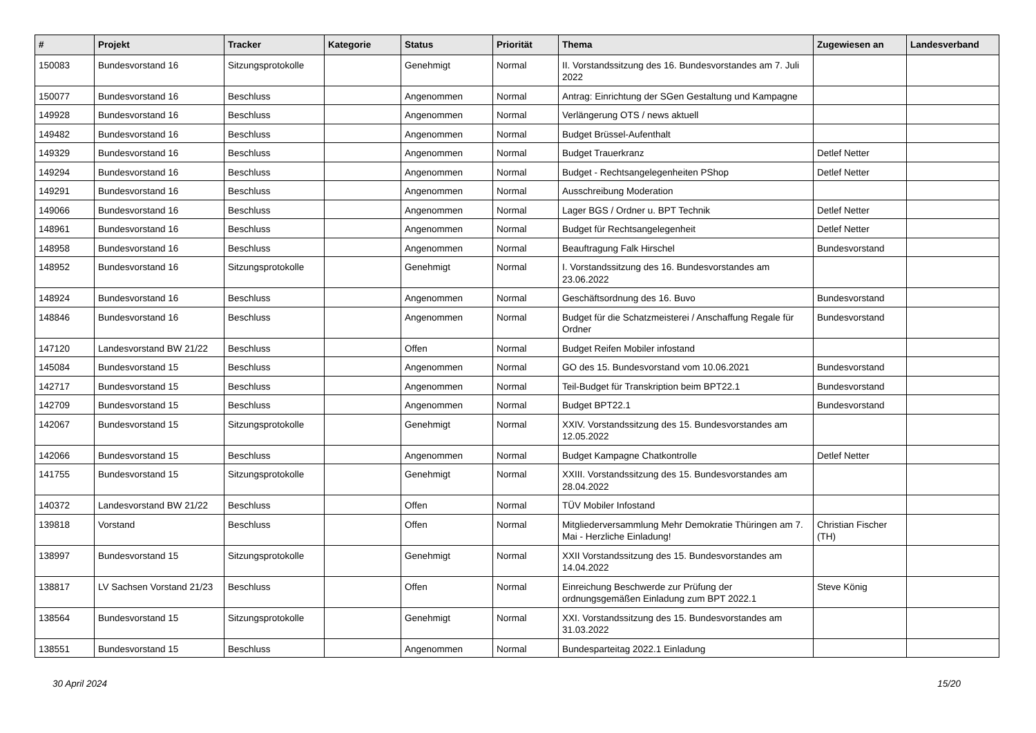| # | Projekt | Tracker | Kategorie | Status | Priorität | Thema | Zugewiesen an | Landesverband |
| --- | --- | --- | --- | --- | --- | --- | --- | --- |
| 150083 | Bundesvorstand 16 | Sitzungsprotokolle | | Genehmigt | Normal | II. Vorstandssitzung des 16. Bundesvorstandes am 7. Juli 2022 | | |
| 150077 | Bundesvorstand 16 | Beschluss | | Angenommen | Normal | Antrag: Einrichtung der SGen Gestaltung und Kampagne | | |
| 149928 | Bundesvorstand 16 | Beschluss | | Angenommen | Normal | Verlängerung OTS / news aktuell | | |
| 149482 | Bundesvorstand 16 | Beschluss | | Angenommen | Normal | Budget Brüssel-Aufenthalt | | |
| 149329 | Bundesvorstand 16 | Beschluss | | Angenommen | Normal | Budget Trauerkranz | Detlef Netter | |
| 149294 | Bundesvorstand 16 | Beschluss | | Angenommen | Normal | Budget - Rechtsangelegenheiten PShop | Detlef Netter | |
| 149291 | Bundesvorstand 16 | Beschluss | | Angenommen | Normal | Ausschreibung Moderation | | |
| 149066 | Bundesvorstand 16 | Beschluss | | Angenommen | Normal | Lager BGS / Ordner u. BPT Technik | Detlef Netter | |
| 148961 | Bundesvorstand 16 | Beschluss | | Angenommen | Normal | Budget für Rechtsangelegenheit | Detlef Netter | |
| 148958 | Bundesvorstand 16 | Beschluss | | Angenommen | Normal | Beauftragung Falk Hirschel | Bundesvorstand | |
| 148952 | Bundesvorstand 16 | Sitzungsprotokolle | | Genehmigt | Normal | I. Vorstandssitzung des 16. Bundesvorstandes am 23.06.2022 | | |
| 148924 | Bundesvorstand 16 | Beschluss | | Angenommen | Normal | Geschäftsordnung des 16. Buvo | Bundesvorstand | |
| 148846 | Bundesvorstand 16 | Beschluss | | Angenommen | Normal | Budget für die Schatzmeisterei / Anschaffung Regale für Ordner | Bundesvorstand | |
| 147120 | Landesvorstand BW 21/22 | Beschluss | | Offen | Normal | Budget Reifen Mobiler infostand | | |
| 145084 | Bundesvorstand 15 | Beschluss | | Angenommen | Normal | GO des 15. Bundesvorstand vom 10.06.2021 | Bundesvorstand | |
| 142717 | Bundesvorstand 15 | Beschluss | | Angenommen | Normal | Teil-Budget für Transkription beim BPT22.1 | Bundesvorstand | |
| 142709 | Bundesvorstand 15 | Beschluss | | Angenommen | Normal | Budget BPT22.1 | Bundesvorstand | |
| 142067 | Bundesvorstand 15 | Sitzungsprotokolle | | Genehmigt | Normal | XXIV. Vorstandssitzung des 15. Bundesvorstandes am 12.05.2022 | | |
| 142066 | Bundesvorstand 15 | Beschluss | | Angenommen | Normal | Budget Kampagne Chatkontrolle | Detlef Netter | |
| 141755 | Bundesvorstand 15 | Sitzungsprotokolle | | Genehmigt | Normal | XXIII. Vorstandssitzung des 15. Bundesvorstandes am 28.04.2022 | | |
| 140372 | Landesvorstand BW 21/22 | Beschluss | | Offen | Normal | TÜV Mobiler Infostand | | |
| 139818 | Vorstand | Beschluss | | Offen | Normal | Mitgliederversammlung Mehr Demokratie Thüringen am 7. Mai - Herzliche Einladung! | Christian Fischer (TH) | |
| 138997 | Bundesvorstand 15 | Sitzungsprotokolle | | Genehmigt | Normal | XXII Vorstandssitzung des 15. Bundesvorstandes am 14.04.2022 | | |
| 138817 | LV Sachsen Vorstand 21/23 | Beschluss | | Offen | Normal | Einreichung Beschwerde zur Prüfung der ordnungsgemäßen Einladung zum BPT 2022.1 | Steve König | |
| 138564 | Bundesvorstand 15 | Sitzungsprotokolle | | Genehmigt | Normal | XXI. Vorstandssitzung des 15. Bundesvorstandes am 31.03.2022 | | |
| 138551 | Bundesvorstand 15 | Beschluss | | Angenommen | Normal | Bundesparteitag 2022.1 Einladung | | |
30 April 2024 15/20